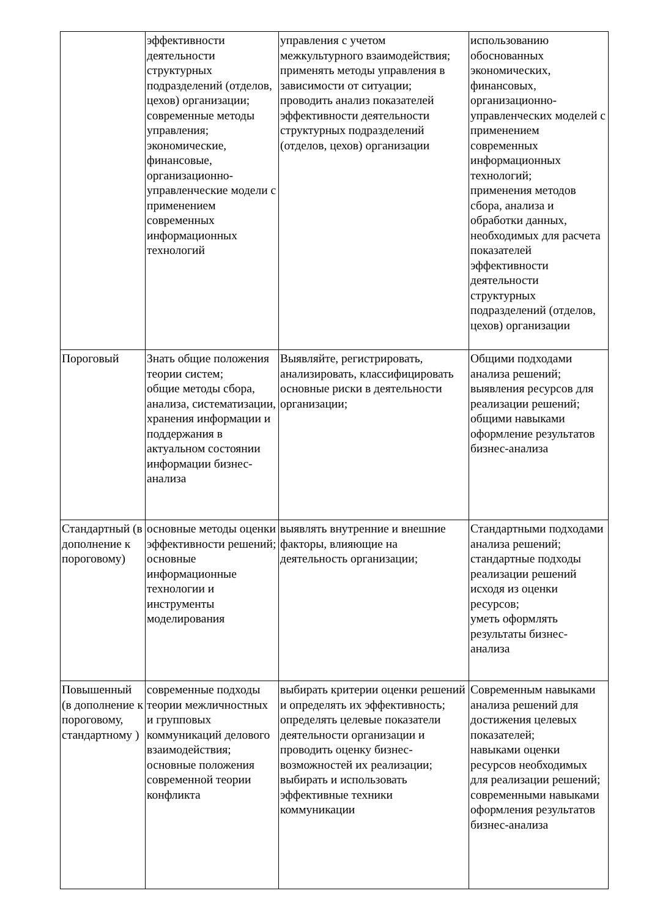| | эффективности деятельности структурных подразделений (отделов, цехов) организации; современные методы управления; экономические, финансовые, организационно-управленческие модели с применением современных информационных технологий | управления с учетом межкультурного взаимодействия; применять методы управления в зависимости от ситуации; проводить анализ показателей эффективности деятельности структурных подразделений (отделов, цехов) организации | использованию обоснованных экономических, финансовых, организационно-управленческих моделей с применением современных информационных технологий; применения методов сбора, анализа и обработки данных, необходимых для расчета показателей эффективности деятельности структурных подразделений (отделов, цехов) организации |
| Пороговый | Знать общие положения теории систем; общие методы сбора, анализа, систематизации, хранения информации и поддержания в актуальном состоянии информации бизнес-анализа | Выявляйте, регистрировать, анализировать, классифицировать основные риски в деятельности организации; | Общими подходами анализа решений; выявления ресурсов для реализации решений; общими навыками оформление результатов бизнес-анализа |
| Стандартный (в дополнение к пороговому) | основные методы оценки эффективности решений; основные информационные технологии и инструменты моделирования | выявлять внутренние и внешние факторы, влияющие на деятельность организации; | Стандартными подходами анализа решений; стандартные подходы реализации решений исходя из оценки ресурсов; уметь оформлять результаты бизнес-анализа |
| Повышенный (в дополнение к пороговому, стандартному ) | современные подходы теории межличностных и групповых коммуникаций делового взаимодействия; основные положения современной теории конфликта | выбирать критерии оценки решений и определять их эффективность; определять целевые показатели деятельности организации и проводить оценку бизнес-возможностей их реализации; выбирать и использовать эффективные техники коммуникации | Современным навыками анализа решений для достижения целевых показателей; навыками оценки ресурсов необходимых для реализации решений; современными навыками оформления результатов бизнес-анализа |